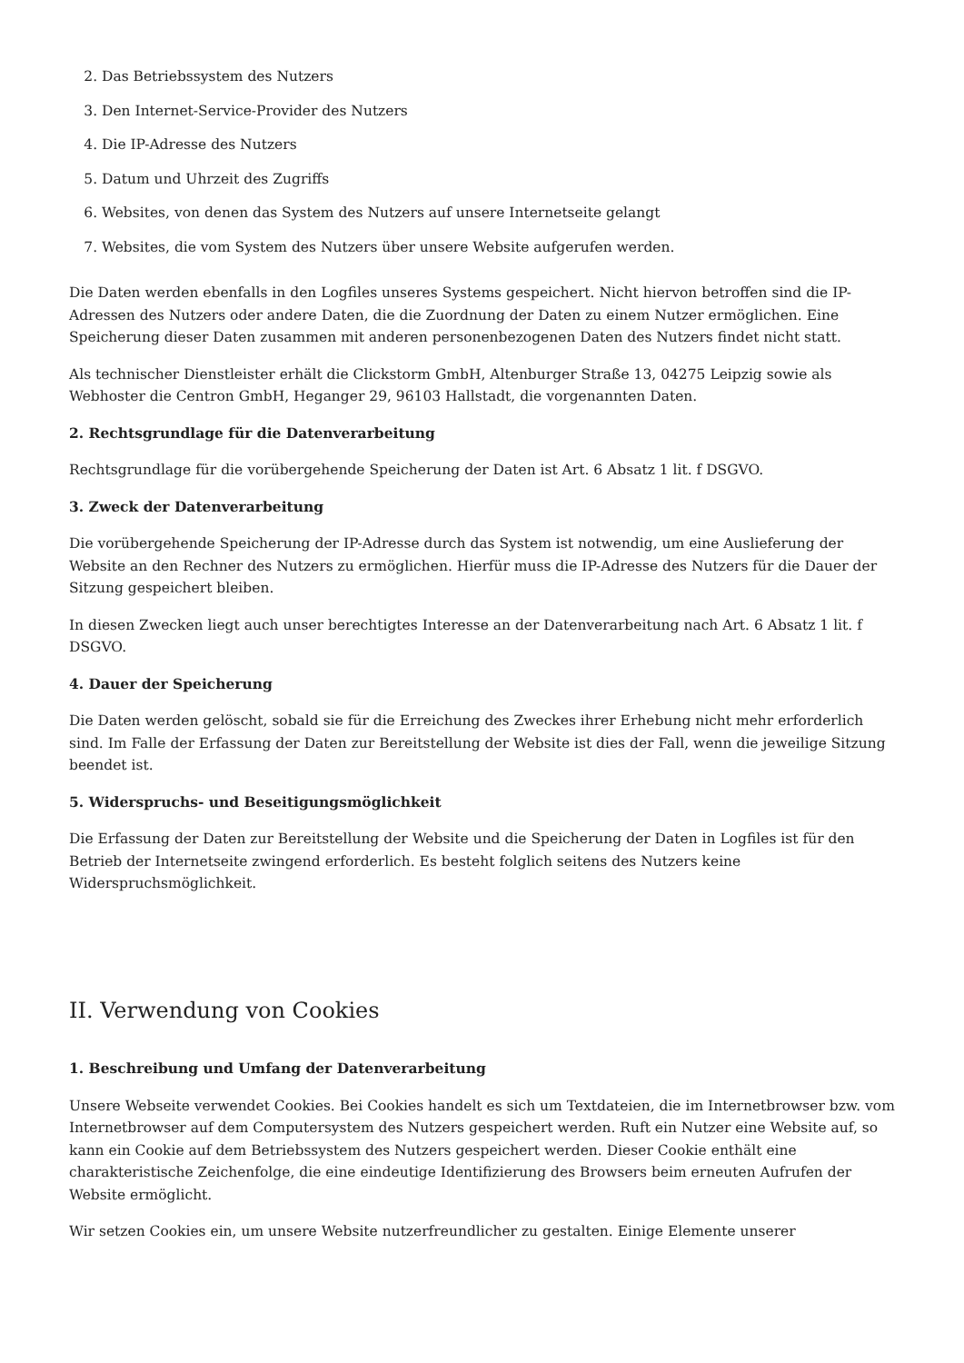2. Das Betriebssystem des Nutzers
3. Den Internet-Service-Provider des Nutzers
4. Die IP-Adresse des Nutzers
5. Datum und Uhrzeit des Zugriffs
6. Websites, von denen das System des Nutzers auf unsere Internetseite gelangt
7. Websites, die vom System des Nutzers über unsere Website aufgerufen werden.
Die Daten werden ebenfalls in den Logfiles unseres Systems gespeichert. Nicht hiervon betroffen sind die IP-Adressen des Nutzers oder andere Daten, die die Zuordnung der Daten zu einem Nutzer ermöglichen. Eine Speicherung dieser Daten zusammen mit anderen personenbezogenen Daten des Nutzers findet nicht statt.
Als technischer Dienstleister erhält die Clickstorm GmbH, Altenburger Straße 13, 04275 Leipzig sowie als Webhoster die Centron GmbH, Heganger 29, 96103 Hallstadt, die vorgenannten Daten.
2. Rechtsgrundlage für die Datenverarbeitung
Rechtsgrundlage für die vorübergehende Speicherung der Daten ist Art. 6 Absatz 1 lit. f DSGVO.
3. Zweck der Datenverarbeitung
Die vorübergehende Speicherung der IP-Adresse durch das System ist notwendig, um eine Auslieferung der Website an den Rechner des Nutzers zu ermöglichen. Hierfür muss die IP-Adresse des Nutzers für die Dauer der Sitzung gespeichert bleiben.
In diesen Zwecken liegt auch unser berechtigtes Interesse an der Datenverarbeitung nach Art. 6 Absatz 1 lit. f DSGVO.
4. Dauer der Speicherung
Die Daten werden gelöscht, sobald sie für die Erreichung des Zweckes ihrer Erhebung nicht mehr erforderlich sind. Im Falle der Erfassung der Daten zur Bereitstellung der Website ist dies der Fall, wenn die jeweilige Sitzung beendet ist.
5. Widerspruchs- und Beseitigungsmöglichkeit
Die Erfassung der Daten zur Bereitstellung der Website und die Speicherung der Daten in Logfiles ist für den Betrieb der Internetseite zwingend erforderlich. Es besteht folglich seitens des Nutzers keine Widerspruchsmöglichkeit.
II. Verwendung von Cookies
1. Beschreibung und Umfang der Datenverarbeitung
Unsere Webseite verwendet Cookies. Bei Cookies handelt es sich um Textdateien, die im Internetbrowser bzw. vom Internetbrowser auf dem Computersystem des Nutzers gespeichert werden. Ruft ein Nutzer eine Website auf, so kann ein Cookie auf dem Betriebssystem des Nutzers gespeichert werden. Dieser Cookie enthält eine charakteristische Zeichenfolge, die eine eindeutige Identifizierung des Browsers beim erneuten Aufrufen der Website ermöglicht.
Wir setzen Cookies ein, um unsere Website nutzerfreundlicher zu gestalten. Einige Elemente unserer